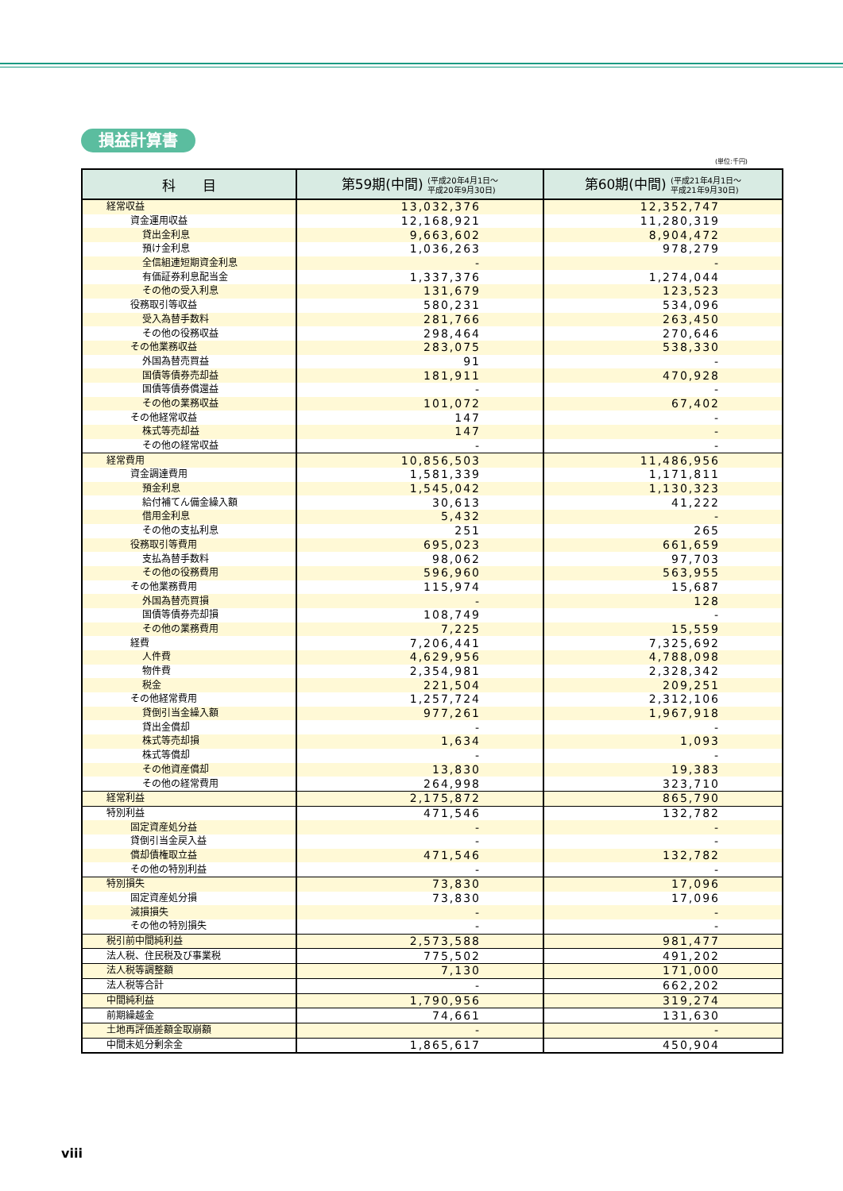損益計算書
(単位:千円)
| 科 目 | 第59期(中間) (平成20年4月1日～ 平成20年9月30日) | 第60期(中間) (平成21年4月1日～ 平成21年9月30日) |
| --- | --- | --- |
| 経常収益 | 13,032,376 | 12,352,747 |
| 資金運用収益 | 12,168,921 | 11,280,319 |
| 貸出金利息 | 9,663,602 | 8,904,472 |
| 預け金利息 | 1,036,263 | 978,279 |
| 全信組連短期資金利息 | - | - |
| 有価証券利息配当金 | 1,337,376 | 1,274,044 |
| その他の受入利息 | 131,679 | 123,523 |
| 役務取引等収益 | 580,231 | 534,096 |
| 受入為替手数料 | 281,766 | 263,450 |
| その他の役務収益 | 298,464 | 270,646 |
| その他業務収益 | 283,075 | 538,330 |
| 外国為替売買益 | 91 | - |
| 国債等債券売却益 | 181,911 | 470,928 |
| 国債等債券償還益 | - | - |
| その他の業務収益 | 101,072 | 67,402 |
| その他経常収益 | 147 | - |
| 株式等売却益 | 147 | - |
| その他の経常収益 | - | - |
| 経常費用 | 10,856,503 | 11,486,956 |
| 資金調達費用 | 1,581,339 | 1,171,811 |
| 預金利息 | 1,545,042 | 1,130,323 |
| 給付補てん備金繰入額 | 30,613 | 41,222 |
| 借用金利息 | 5,432 | - |
| その他の支払利息 | 251 | 265 |
| 役務取引等費用 | 695,023 | 661,659 |
| 支払為替手数料 | 98,062 | 97,703 |
| その他の役務費用 | 596,960 | 563,955 |
| その他業務費用 | 115,974 | 15,687 |
| 外国為替売買損 | - | 128 |
| 国債等債券売却損 | 108,749 | - |
| その他の業務費用 | 7,225 | 15,559 |
| 経費 | 7,206,441 | 7,325,692 |
| 人件費 | 4,629,956 | 4,788,098 |
| 物件費 | 2,354,981 | 2,328,342 |
| 税金 | 221,504 | 209,251 |
| その他経常費用 | 1,257,724 | 2,312,106 |
| 貸倒引当金繰入額 | 977,261 | 1,967,918 |
| 貸出金償却 | - | - |
| 株式等売却損 | 1,634 | 1,093 |
| 株式等償却 | - | - |
| その他資産償却 | 13,830 | 19,383 |
| その他の経常費用 | 264,998 | 323,710 |
| 経常利益 | 2,175,872 | 865,790 |
| 特別利益 | 471,546 | 132,782 |
| 固定資産処分益 | - | - |
| 貸倒引当金戻入益 | - | - |
| 償却債権取立益 | 471,546 | 132,782 |
| その他の特別利益 | - | - |
| 特別損失 | 73,830 | 17,096 |
| 固定資産処分損 | 73,830 | 17,096 |
| 減損損失 | - | - |
| その他の特別損失 | - | - |
| 税引前中間純利益 | 2,573,588 | 981,477 |
| 法人税、住民税及び事業税 | 775,502 | 491,202 |
| 法人税等調整額 | 7,130 | 171,000 |
| 法人税等合計 | - | 662,202 |
| 中間純利益 | 1,790,956 | 319,274 |
| 前期繰越金 | 74,661 | 131,630 |
| 土地再評価差額金取崩額 | - | - |
| 中間未処分剰余金 | 1,865,617 | 450,904 |
viii